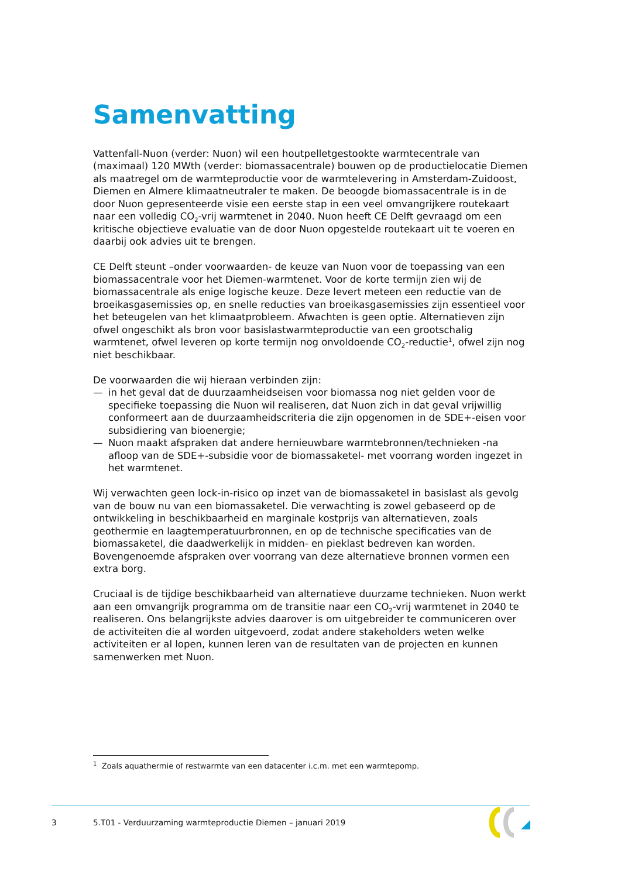Samenvatting
Vattenfall-Nuon (verder: Nuon) wil een houtpelletgestookte warmtecentrale van (maximaal) 120 MWth (verder: biomassacentrale) bouwen op de productielocatie Diemen als maatregel om de warmteproductie voor de warmtelevering in Amsterdam-Zuidoost, Diemen en Almere klimaatneutraler te maken. De beoogde biomassacentrale is in de door Nuon gepresen­teerde visie een eerste stap in een veel omvangrijkere routekaart naar een volledig CO<sub>2</sub>-vrij warmtenet in 2040. Nuon heeft CE Delft gevraagd om een kritische objectieve evaluatie van de door Nuon opgestelde routekaart uit te voeren en daarbij ook advies uit te brengen.
CE Delft steunt –onder voorwaarden- de keuze van Nuon voor de toepassing van een biomassacentrale voor het Diemen-warmtenet. Voor de korte termijn zien wij de biomassa­centrale als enige logische keuze. Deze levert meteen een reductie van de broeikasgas­emissies op, en snelle reducties van broeikasgasemissies zijn essentieel voor het beteugelen van het klimaatprobleem. Afwachten is geen optie. Alternatieven zijn ofwel ongeschikt als bron voor basislastwarmteproductie van een grootschalig warmtenet, ofwel leveren op korte termijn nog onvoldoende CO<sub>2</sub>-reductie<sup>1</sup>, ofwel zijn nog niet beschikbaar.
De voorwaarden die wij hieraan verbinden zijn:
— in het geval dat de duurzaamheidseisen voor biomassa nog niet gelden voor de specifieke toepassing die Nuon wil realiseren, dat Nuon zich in dat geval vrijwillig conformeert aan de duurzaamheidscriteria die zijn opgenomen in de SDE+-eisen voor subsidiering van bio­energie;
— Nuon maakt afspraken dat andere hernieuwbare warmtebronnen/technieken -na afloop van de SDE+-subsidie voor de biomassaketel- met voorrang worden ingezet in het warmtenet.
Wij verwachten geen lock-in-risico op inzet van de biomassaketel in basislast als gevolg van de bouw nu van een biomassaketel. Die verwachting is zowel gebaseerd op de ontwikkeling in beschikbaarheid en marginale kostprijs van alternatieven, zoals geothermie en laag­temperatuurbronnen, en op de technische specificaties van de biomassaketel, die daad­werkelijk in midden- en pieklast bedreven kan worden. Bovengenoemde afspraken over voorrang van deze alternatieve bronnen vormen een extra borg.
Cruciaal is de tijdige beschikbaarheid van alternatieve duurzame technieken. Nuon werkt aan een omvangrijk programma om de transitie naar een CO<sub>2</sub>-vrij warmtenet in 2040 te realiseren. Ons belangrijkste advies daarover is om uitgebreider te communiceren over de activiteiten die al worden uitgevoerd, zodat andere stakeholders weten welke activiteiten er al lopen, kunnen leren van de resultaten van de projecten en kunnen samenwerken met Nuon.
<sup>1</sup> Zoals aquathermie of restwarmte van een datacenter i.c.m. met een warmtepomp.
3 5.T01 - Verduurzaming warmteproductie Diemen – januari 2019